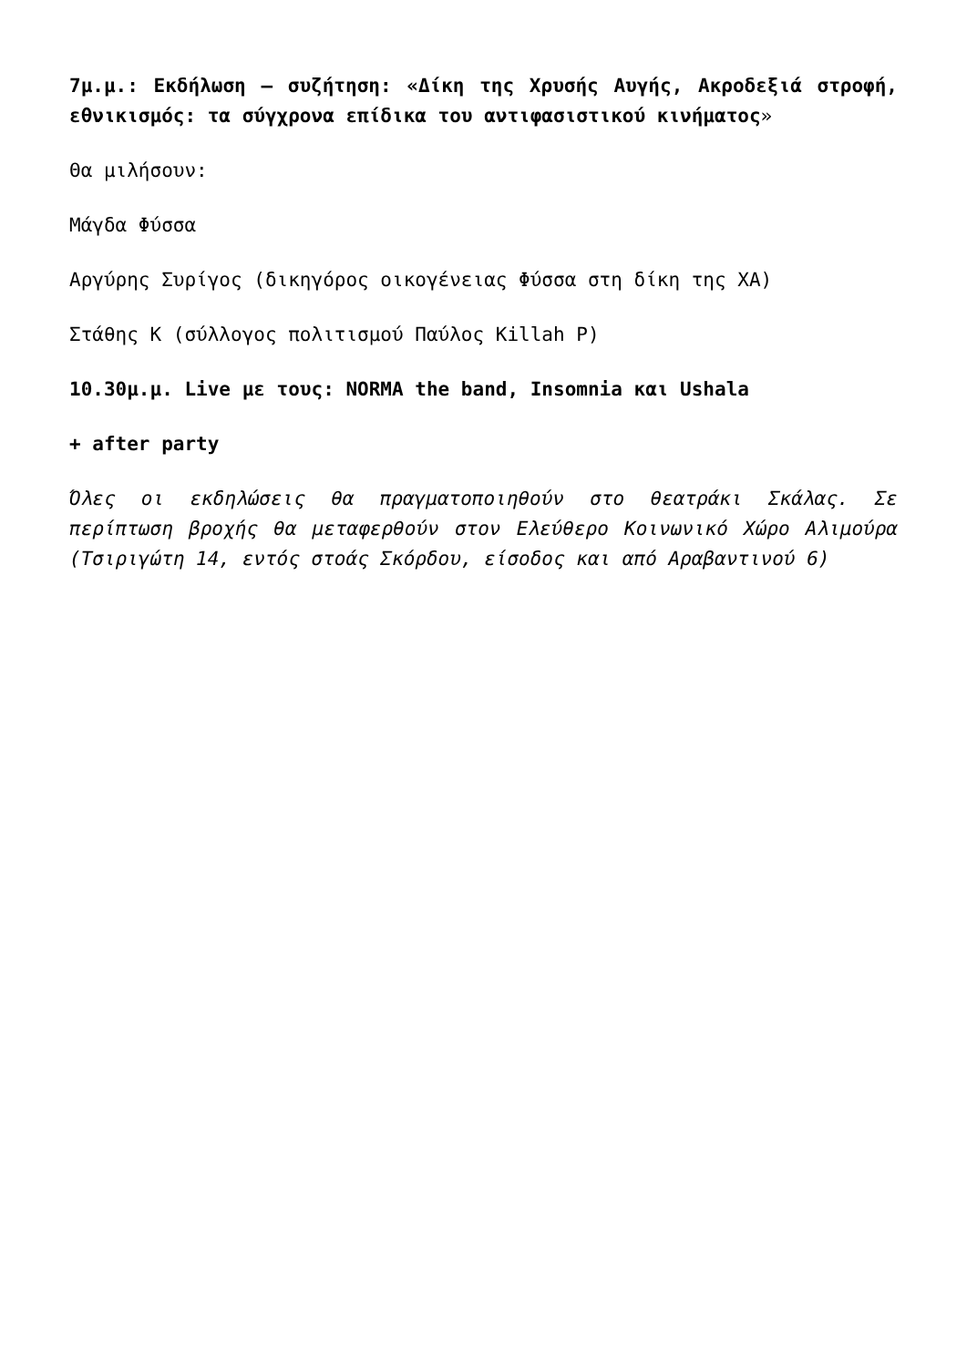7μ.μ.: Εκδήλωση – συζήτηση: «Δίκη της Χρυσής Αυγής, Ακροδεξιά στροφή, εθνικισμός: τα σύγχρονα επίδικα του αντιφασιστικού κινήματος»
Θα μιλήσουν:
Μάγδα Φύσσα
Αργύρης Συρίγος (δικηγόρος οικογένειας Φύσσα στη δίκη της ΧΑ)
Στάθης Κ (σύλλογος πολιτισμού Παύλος Killah P)
10.30μ.μ. Live με τους: NORMA the band, Insomnia και Ushala
+ after party
Όλες οι εκδηλώσεις θα πραγματοποιηθούν στο θεατράκι Σκάλας. Σε περίπτωση βροχής θα μεταφερθούν στον Ελεύθερο Κοινωνικό Χώρο Αλιμούρα (Τσιριγώτη 14, εντός στοάς Σκόρδου, είσοδος και από Αραβαντινού 6)